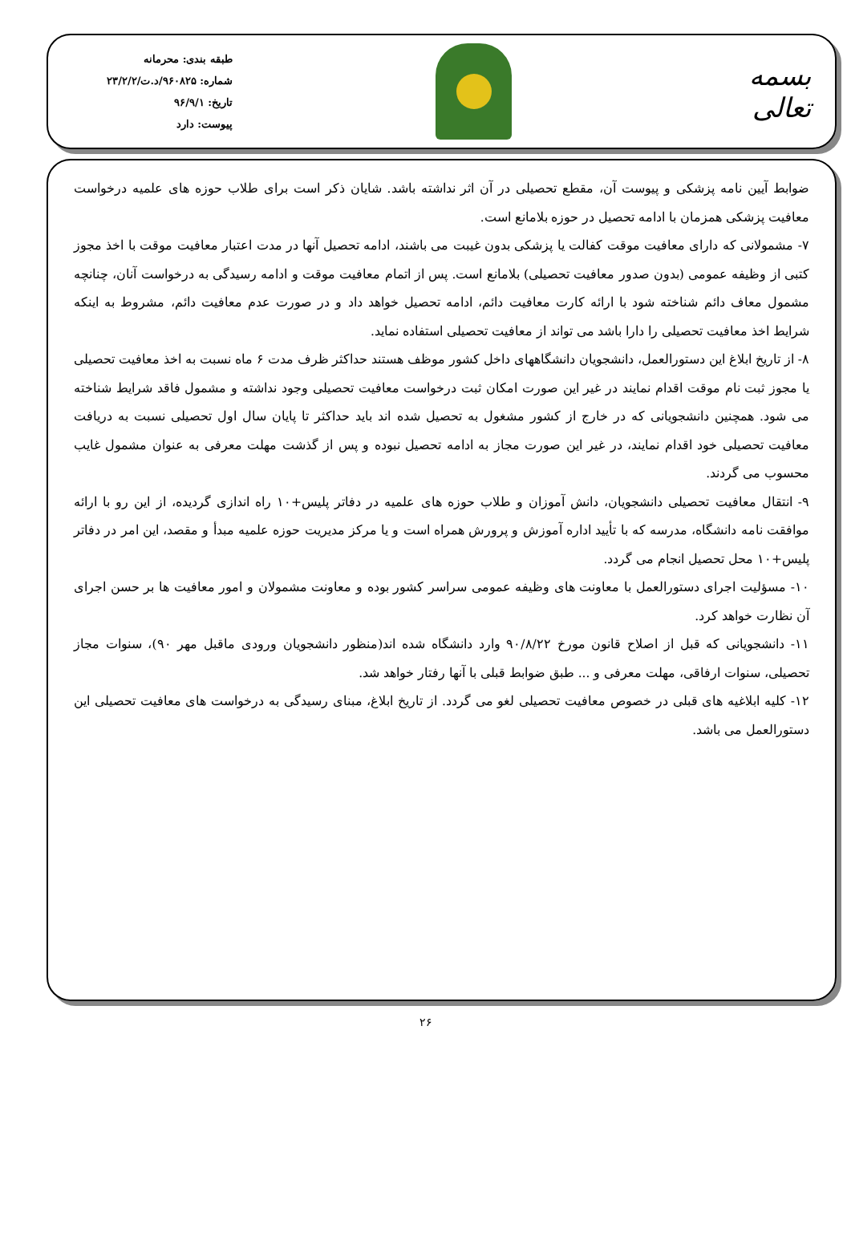بسمه تعالی
طبقه بندی: محرمانه
شماره: ۹۶۰۸۲۵/د.ت/۲۳/۲/۲
تاریخ: ۹۶/۹/۱
پیوست: دارد
ضوابط آیین نامه پزشکی و پیوست آن، مقطع تحصیلی در آن اثر نداشته باشد. شایان ذکر است برای طلاب حوزه های علمیه درخواست معافیت پزشکی همزمان با ادامه تحصیل در حوزه بلامانع است.
۷- مشمولانی که دارای معافیت موقت کفالت یا پزشکی بدون غیبت می باشند، ادامه تحصیل آنها در مدت اعتبار معافیت موقت با اخذ مجوز کتبی از وظیفه عمومی (بدون صدور معافیت تحصیلی) بلامانع است. پس از اتمام معافیت موقت و ادامه رسیدگی به درخواست آنان، چنانچه مشمول معاف دائم شناخته شود با ارائه کارت معافیت دائم، ادامه تحصیل خواهد داد و در صورت عدم معافیت دائم، مشروط به اینکه شرایط اخذ معافیت تحصیلی را دارا باشد می تواند از معافیت تحصیلی استفاده نماید.
۸- از تاریخ ابلاغ این دستورالعمل، دانشجویان دانشگاههای داخل کشور موظف هستند حداکثر ظرف مدت ۶ ماه نسبت به اخذ معافیت تحصیلی یا مجوز ثبت نام موقت اقدام نمایند در غیر این صورت امکان ثبت درخواست معافیت تحصیلی وجود نداشته و مشمول فاقد شرایط شناخته می شود. همچنین دانشجویانی که در خارج از کشور مشغول به تحصیل شده اند باید حداکثر تا پایان سال اول تحصیلی نسبت به دریافت معافیت تحصیلی خود اقدام نمایند، در غیر این صورت مجاز به ادامه تحصیل نبوده و پس از گذشت مهلت معرفی به عنوان مشمول غایب محسوب می گردند.
۹- انتقال معافیت تحصیلی دانشجویان، دانش آموزان و طلاب حوزه های علمیه در دفاتر پلیس+۱۰ راه اندازی گردیده، از این رو با ارائه موافقت نامه دانشگاه، مدرسه که با تأیید اداره آموزش و پرورش همراه است و یا مرکز مدیریت حوزه علمیه مبدأ و مقصد، این امر در دفاتر پلیس+۱۰ محل تحصیل انجام می گردد.
۱۰- مسؤلیت اجرای دستورالعمل با معاونت های وظیفه عمومی سراسر کشور بوده و معاونت مشمولان و امور معافیت ها بر حسن اجرای آن نظارت خواهد کرد.
۱۱- دانشجویانی که قبل از اصلاح قانون مورخ ۹۰/۸/۲۲ وارد دانشگاه شده اند(منظور دانشجویان ورودی ماقبل مهر ۹۰)، سنوات مجاز تحصیلی، سنوات ارفاقی، مهلت معرفی و ... طبق ضوابط قبلی با آنها رفتار خواهد شد.
۱۲- کلیه ابلاغیه های قبلی در خصوص معافیت تحصیلی لغو می گردد. از تاریخ ابلاغ، مبنای رسیدگی به درخواست های معافیت تحصیلی این دستورالعمل می باشد.
۲۶